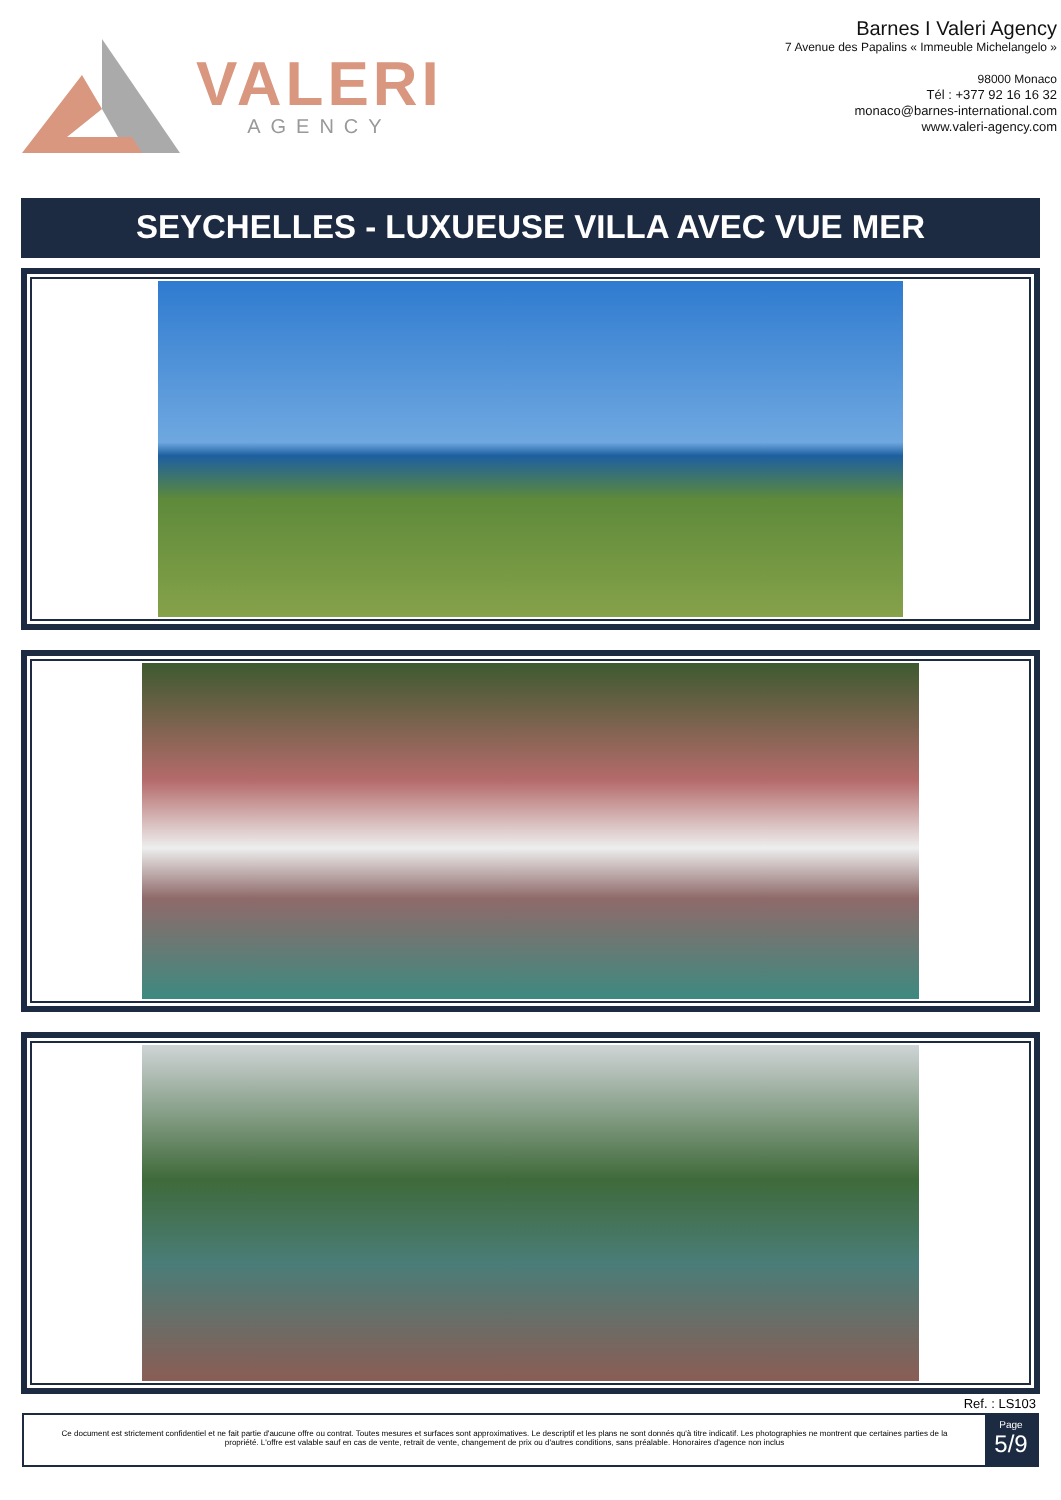VALERI
AGENCY
Barnes I Valeri Agency
7 Avenue des Papalins « Immeuble Michelangelo »
98000 Monaco
Tél : +377 92 16 16 32
monaco@barnes-international.com
www.valeri-agency.com
SEYCHELLES - LUXUEUSE VILLA AVEC VUE MER
Ref. : LS103
Ce document est strictement confidentiel et ne fait partie d'aucune offre ou contrat. Toutes mesures et surfaces sont approximatives. Le descriptif et les plans ne sont donnés qu'à titre indicatif. Les photographies ne montrent que certaines parties de la propriété. L'offre est valable sauf en cas de vente, retrait de vente, changement de prix ou d'autres conditions, sans préalable. Honoraires d'agence non inclus
Page
5/9